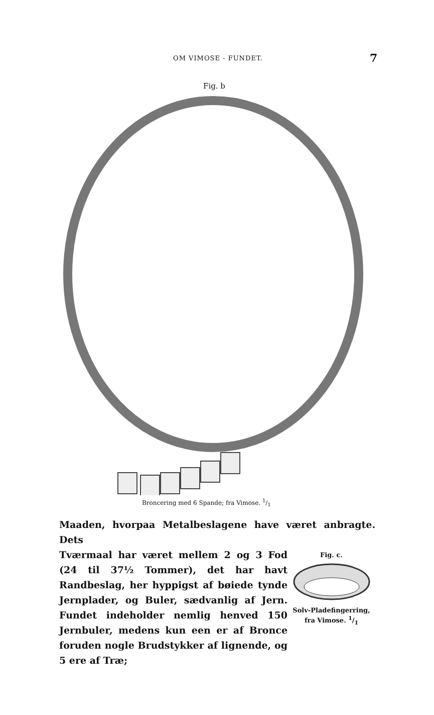OM VIMOSE - FUNDET. 7
Fig. b
Broncering med 6 Spande; fra Vimose. 1/1
Maaden, hvorpaa Metalbeslagene have været anbragte. Dets
Tværmaal har været mellem 2 og 3 Fod (24 til 37½ Tommer), det har havt Randbeslag, her hyppigst af bøiede tynde Jernplader, og Buler, sædvanlig af Jern. Fundet indeholder nemlig henved 150 Jernbuler, medens kun een er af Bronce foruden nogle Brudstykker af lignende, og 5 ere af Træ;
Fig. c.
Solv-Pladefingerring,
fra Vimose. 1/1